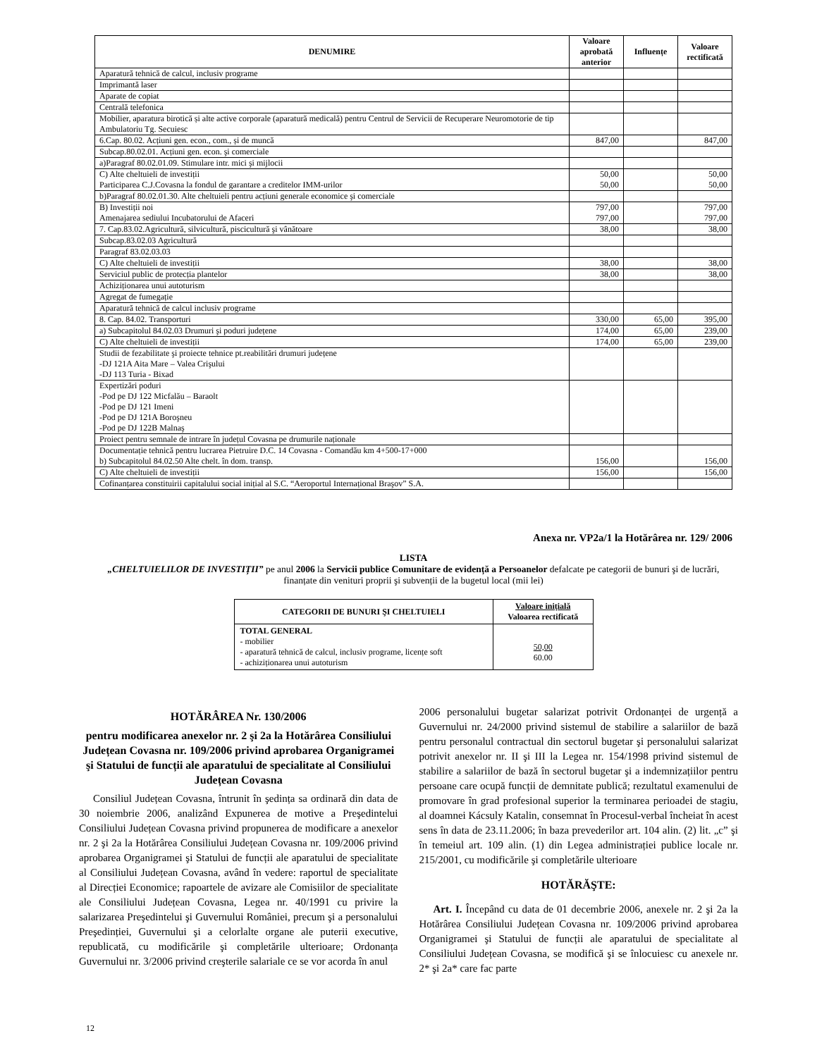| DENUMIRE | Valoare aprobată anterior | Influențe | Valoare rectificată |
| --- | --- | --- | --- |
| Aparatură tehnică de calcul, inclusiv programe | | | |
| Imprimantă laser | | | |
| Aparate de copiat | | | |
| Centrală telefonica | | | |
| Mobilier, aparatura birotică și alte active corporale (aparatură medicală) pentru Centrul de Servicii de Recuperare Neuromotorie de tip Ambulatoriu Tg. Secuiesc | | | |
| 6.Cap. 80.02. Acțiuni gen. econ., com., și de muncă | 847,00 | | 847,00 |
| Subcap.80.02.01. Acțiuni gen. econ. şi comerciale | | | |
| a)Paragraf 80.02.01.09. Stimulare intr. mici şi mijlocii | | | |
| C) Alte cheltuieli de investiții Participarea C.J.Covasna la fondul de garantare a creditelor IMM-urilor | 50,00 50,00 | | 50,00 50,00 |
| b)Paragraf 80.02.01.30. Alte cheltuieli pentru acțiuni generale economice şi comerciale | | | |
| B) Investiții noi Amenajarea sediului Incubatorului de Afaceri | 797,00 797,00 | | 797,00 797,00 |
| 7. Cap.83.02.Agricultură, silvicultură, piscicultură şi vânătoare | 38,00 | | 38,00 |
| Subcap.83.02.03 Agricultură | | | |
| Paragraf 83.02.03.03 | | | |
| C) Alte cheltuieli de investiții | 38,00 | | 38,00 |
| Serviciul public de protecția plantelor | 38,00 | | 38,00 |
| Achiziționarea unui autoturism | | | |
| Agregat de fumegație | | | |
| Aparatură tehnică de calcul inclusiv programe | | | |
| 8. Cap. 84.02. Transporturi | 330,00 | 65,00 | 395,00 |
| a) Subcapitolul 84.02.03 Drumuri şi poduri județene | 174,00 | 65,00 | 239,00 |
| C) Alte cheltuieli de investiții | 174,00 | 65,00 | 239,00 |
| Studii de fezabilitate şi proiecte tehnice pt.reabilitări drumuri județene -DJ 121A Aita Mare – Valea Crişului -DJ 113 Turia - Bixad | | | |
| Expertizări poduri -Pod pe DJ 122 Micfalău – Baraolt -Pod pe DJ 121 Imeni -Pod pe DJ 121A Boroşneu -Pod pe DJ 122B Malnaş | | | |
| Proiect pentru semnale de intrare în județul Covasna pe drumurile naționale | | | |
| Documentație tehnică pentru lucrarea Pietruire D.C. 14 Covasna - Comandău km 4+500-17+000 b) Subcapitolul 84.02.50 Alte chelt. în dom. transp. | 156,00 | | 156,00 |
| C) Alte cheltuieli de investiții | 156,00 | | 156,00 |
| Cofinanțarea constituirii capitalului social inițial al S.C. “Aeroportul Internațional Braşov” S.A. | | | |
Anexa nr. VP2a/1 la Hotărârea nr. 129/ 2006
LISTA
„CHELTUIELILOR DE INVESTIȚII” pe anul 2006 la Servicii publice Comunitare de evidență a Persoanelor defalcate pe categorii de bunuri şi de lucrări, finanțate din venituri proprii şi subvenții de la bugetul local (mii lei)
| CATEGORII DE BUNURI ŞI CHELTUIELI | Valoare inițială Valoarea rectificată |
| --- | --- |
| TOTAL GENERAL - mobilier - aparatură tehnică de calcul, inclusiv programe, licențe soft - achiziționarea unui autoturism | 50,00 60.00 |
HOTĂRÂREA Nr. 130/2006
pentru modificarea anexelor nr. 2 şi 2a la Hotărârea Consiliului Județean Covasna nr. 109/2006 privind aprobarea Organigramei şi Statului de funcții ale aparatului de specialitate al Consiliului Județean Covasna
Consiliul Județean Covasna, întrunit în şedința sa ordinară din data de 30 noiembrie 2006, analizând Expunerea de motive a Preşedintelui Consiliului Județean Covasna privind propunerea de modificare a anexelor nr. 2 şi 2a la Hotărârea Consiliului Județean Covasna nr. 109/2006 privind aprobarea Organigramei şi Statului de funcții ale aparatului de specialitate al Consiliului Județean Covasna, având în vedere: raportul de specialitate al Direcției Economice; rapoartele de avizare ale Comisiilor de specialitate ale Consiliului Județean Covasna, Legea nr. 40/1991 cu privire la salarizarea Preşedintelui şi Guvernului României, precum şi a personalului Preşedinției, Guvernului şi a celorlalte organe ale puterii executive, republicată, cu modificările şi completările ulterioare; Ordonanța Guvernului nr. 3/2006 privind creşterile salariale ce se vor acorda în anul
2006 personalului bugetar salarizat potrivit Ordonanței de urgență a Guvernului nr. 24/2000 privind sistemul de stabilire a salariilor de bază pentru personalul contractual din sectorul bugetar şi personalului salarizat potrivit anexelor nr. II şi III la Legea nr. 154/1998 privind sistemul de stabilire a salariilor de bază în sectorul bugetar şi a indemnizațiilor pentru persoane care ocupă funcții de demnitate publică; rezultatul examenului de promovare în grad profesional superior la terminarea perioadei de stagiu, al doamnei Kácsuly Katalin, consemnat în Procesul-verbal încheiat în acest sens în data de 23.11.2006; în baza prevederilor art. 104 alin. (2) lit. „c” şi în temeiul art. 109 alin. (1) din Legea administrației publice locale nr. 215/2001, cu modificările şi completările ulterioare
HOTĂRĂŞTE:
Art. I. Începând cu data de 01 decembrie 2006, anexele nr. 2 şi 2a la Hotărârea Consiliului Județean Covasna nr. 109/2006 privind aprobarea Organigramei şi Statului de funcții ale aparatului de specialitate al Consiliului Județean Covasna, se modifică şi se înlocuiesc cu anexele nr. 2* şi 2a* care fac parte
12